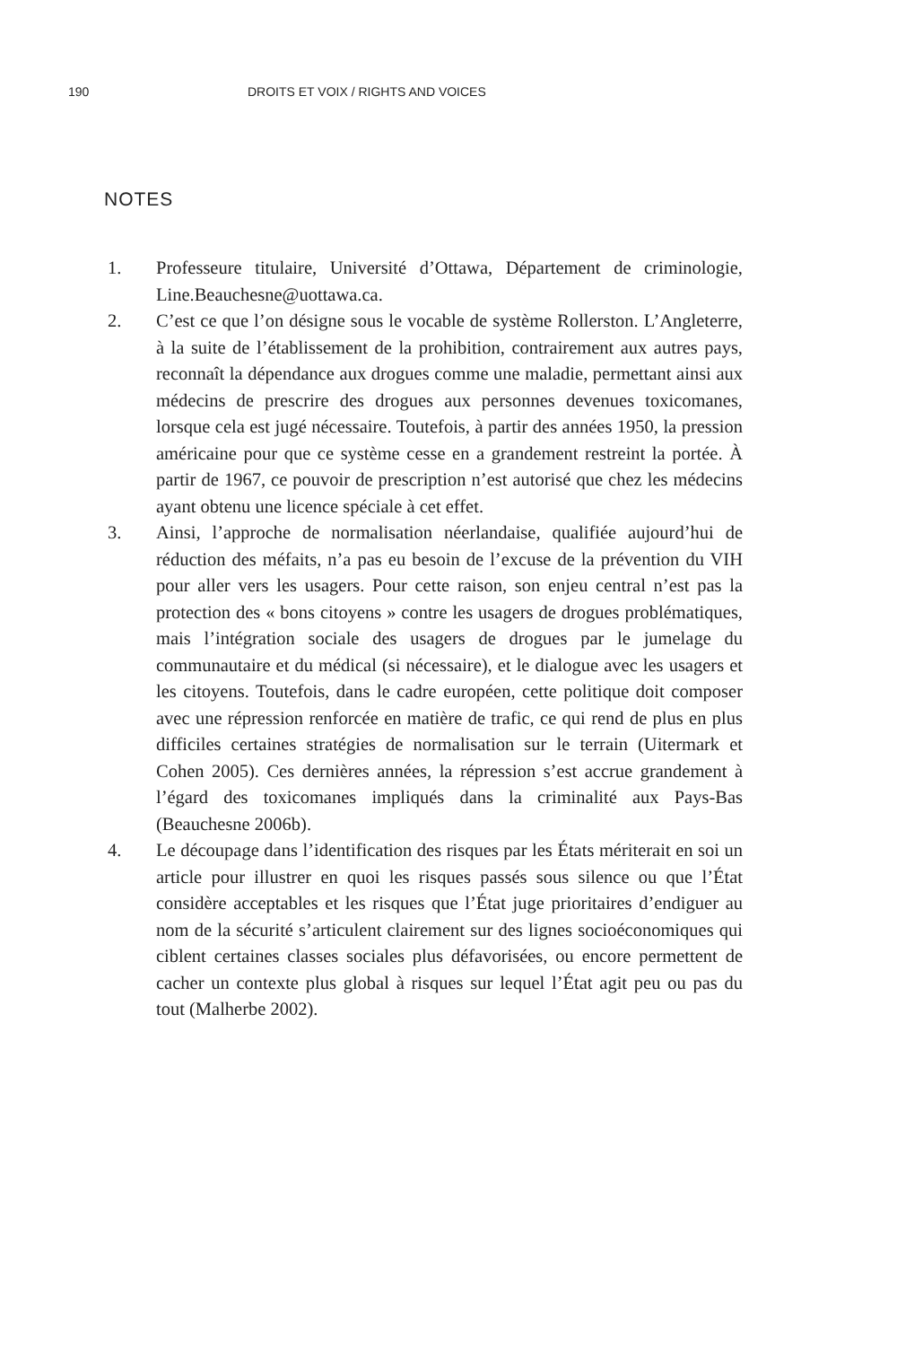190 DROITS ET VOIX / RIGHTS AND VOICES
NOTES
1. Professeure titulaire, Université d’Ottawa, Département de criminologie, Line.Beauchesne@uottawa.ca.
2. C’est ce que l’on désigne sous le vocable de système Rollerston. L’Angleterre, à la suite de l’établissement de la prohibition, contrairement aux autres pays, reconnaît la dépendance aux drogues comme une maladie, permettant ainsi aux médecins de prescrire des drogues aux personnes devenues toxicomanes, lorsque cela est jugé nécessaire. Toutefois, à partir des années 1950, la pression américaine pour que ce système cesse en a grandement restreint la portée. À partir de 1967, ce pouvoir de prescription n’est autorisé que chez les médecins ayant obtenu une licence spéciale à cet effet.
3. Ainsi, l’approche de normalisation néerlandaise, qualifiée aujourd’hui de réduction des méfaits, n’a pas eu besoin de l’excuse de la prévention du VIH pour aller vers les usagers. Pour cette raison, son enjeu central n’est pas la protection des « bons citoyens » contre les usagers de drogues problématiques, mais l’intégration sociale des usagers de drogues par le jumelage du communautaire et du médical (si nécessaire), et le dialogue avec les usagers et les citoyens. Toutefois, dans le cadre européen, cette politique doit composer avec une répression renforcée en matière de trafic, ce qui rend de plus en plus difficiles certaines stratégies de normalisation sur le terrain (Uitermark et Cohen 2005). Ces dernières années, la répression s’est accrue grandement à l’égard des toxicomanes impliqués dans la criminalité aux Pays-Bas (Beauchesne 2006b).
4. Le découpage dans l’identification des risques par les États mériterait en soi un article pour illustrer en quoi les risques passés sous silence ou que l’État considère acceptables et les risques que l’État juge prioritaires d’endiguer au nom de la sécurité s’articulent clairement sur des lignes socioéconomiques qui ciblent certaines classes sociales plus défavorisées, ou encore permettent de cacher un contexte plus global à risques sur lequel l’État agit peu ou pas du tout (Malherbe 2002).